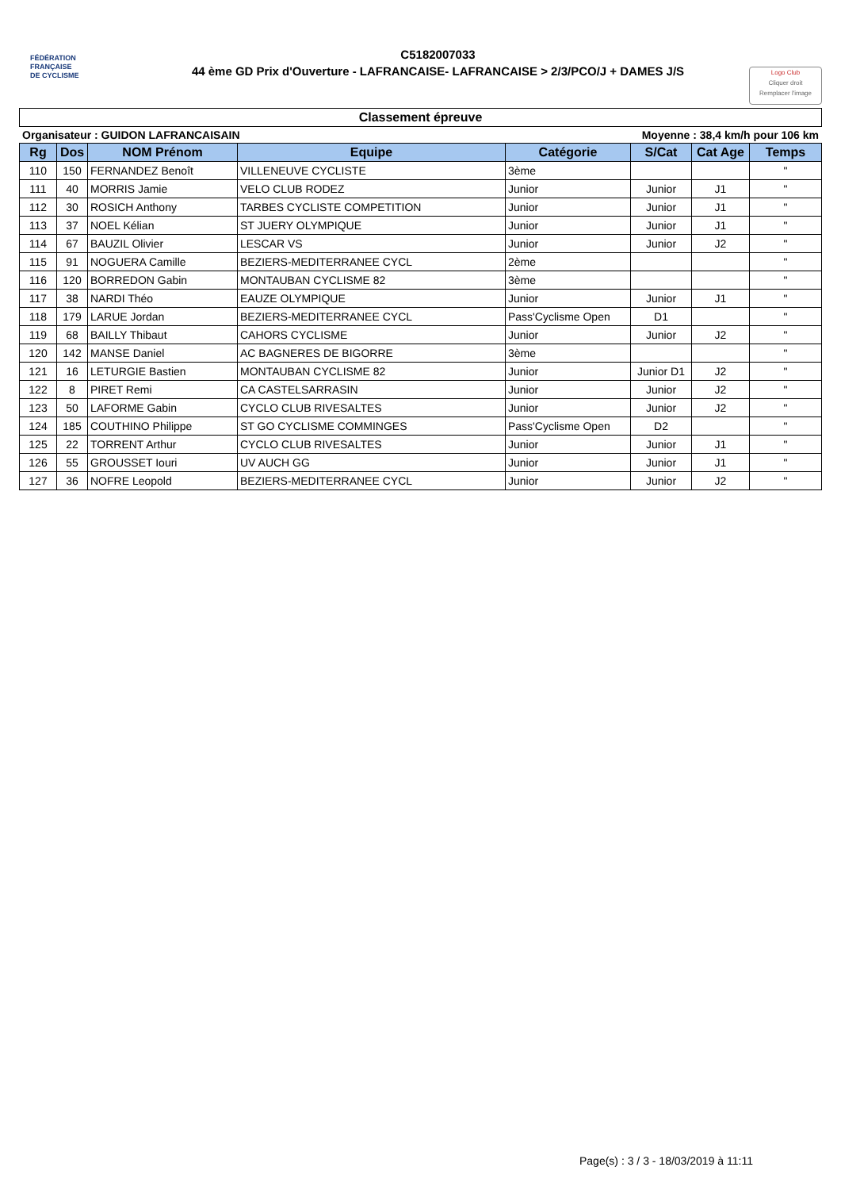FÉDÉRATION
FRANÇAISE
DE CYCLISME
C5182007033
44 ème GD Prix d'Ouverture - LAFRANCAISE- LAFRANCAISE > 2/3/PCO/J + DAMES J/S
Logo Club
Cliquer droit
Remplacer l'image
Classement épreuve
Organisateur : GUIDON LAFRANCAISAIN Moyenne : 38,4 km/h pour 106 km
| Rg | Dos | NOM Prénom | Equipe | Catégorie | S/Cat | Cat Age | Temps |
| --- | --- | --- | --- | --- | --- | --- | --- |
| 110 | 150 | FERNANDEZ Benoît | VILLENEUVE CYCLISTE | 3ème | | | " |
| 111 | 40 | MORRIS Jamie | VELO CLUB RODEZ | Junior | Junior | J1 | " |
| 112 | 30 | ROSICH Anthony | TARBES CYCLISTE COMPETITION | Junior | Junior | J1 | " |
| 113 | 37 | NOEL Kélian | ST JUERY OLYMPIQUE | Junior | Junior | J1 | " |
| 114 | 67 | BAUZIL Olivier | LESCAR VS | Junior | Junior | J2 | " |
| 115 | 91 | NOGUERA Camille | BEZIERS-MEDITERRANEE CYCL | 2ème | | | " |
| 116 | 120 | BORREDON Gabin | MONTAUBAN CYCLISME 82 | 3ème | | | " |
| 117 | 38 | NARDI Théo | EAUZE OLYMPIQUE | Junior | Junior | J1 | " |
| 118 | 179 | LARUE Jordan | BEZIERS-MEDITERRANEE CYCL | Pass'Cyclisme Open | D1 | | " |
| 119 | 68 | BAILLY Thibaut | CAHORS CYCLISME | Junior | Junior | J2 | " |
| 120 | 142 | MANSE Daniel | AC BAGNERES DE BIGORRE | 3ème | | | " |
| 121 | 16 | LETURGIE Bastien | MONTAUBAN CYCLISME 82 | Junior | Junior D1 | J2 | " |
| 122 | 8 | PIRET Remi | CA CASTELSARRASIN | Junior | Junior | J2 | " |
| 123 | 50 | LAFORME Gabin | CYCLO CLUB RIVESALTES | Junior | Junior | J2 | " |
| 124 | 185 | COUTHINO Philippe | ST GO CYCLISME COMMINGES | Pass'Cyclisme Open | D2 | | " |
| 125 | 22 | TORRENT Arthur | CYCLO CLUB RIVESALTES | Junior | Junior | J1 | " |
| 126 | 55 | GROUSSET Iouri | UV AUCH GG | Junior | Junior | J1 | " |
| 127 | 36 | NOFRE Leopold | BEZIERS-MEDITERRANEE CYCL | Junior | Junior | J2 | " |
Page(s) : 3 / 3 - 18/03/2019 à 11:11